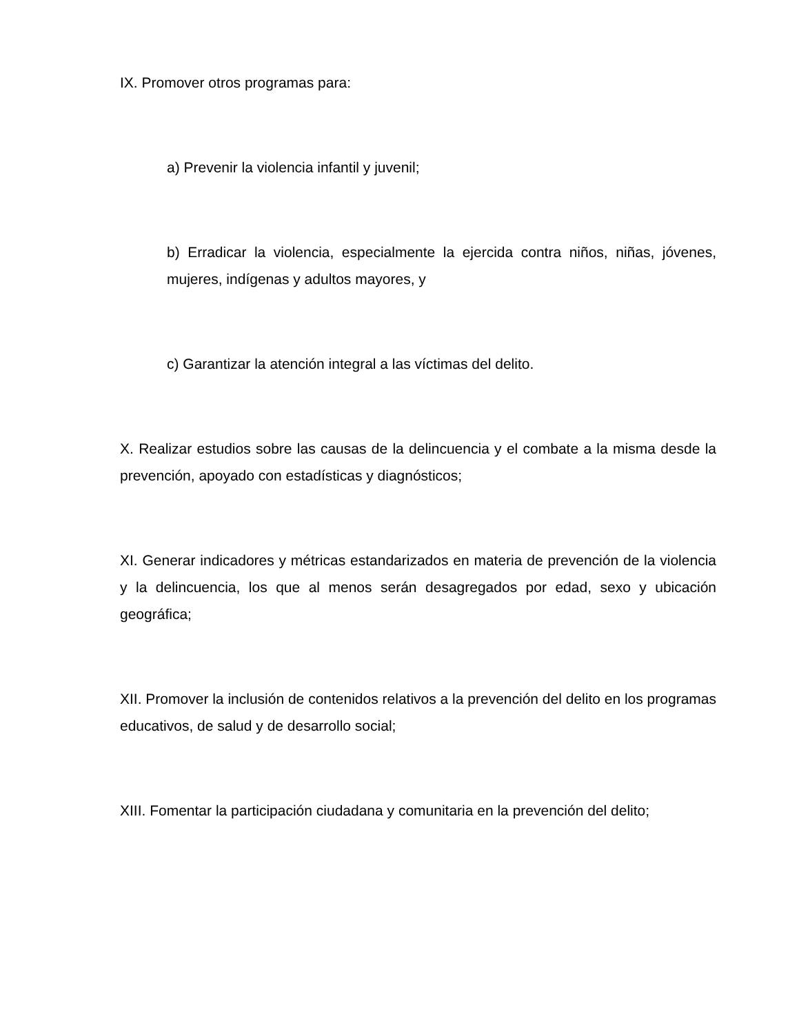IX. Promover otros programas para:
a) Prevenir la violencia infantil y juvenil;
b) Erradicar la violencia, especialmente la ejercida contra niños, niñas, jóvenes, mujeres, indígenas y adultos mayores, y
c) Garantizar la atención integral a las víctimas del delito.
X. Realizar estudios sobre las causas de la delincuencia y el combate a la misma desde la prevención, apoyado con estadísticas y diagnósticos;
XI. Generar indicadores y métricas estandarizados en materia de prevención de la violencia y la delincuencia, los que al menos serán desagregados por edad, sexo y ubicación geográfica;
XII. Promover la inclusión de contenidos relativos a la prevención del delito en los programas educativos, de salud y de desarrollo social;
XIII. Fomentar la participación ciudadana y comunitaria en la prevención del delito;